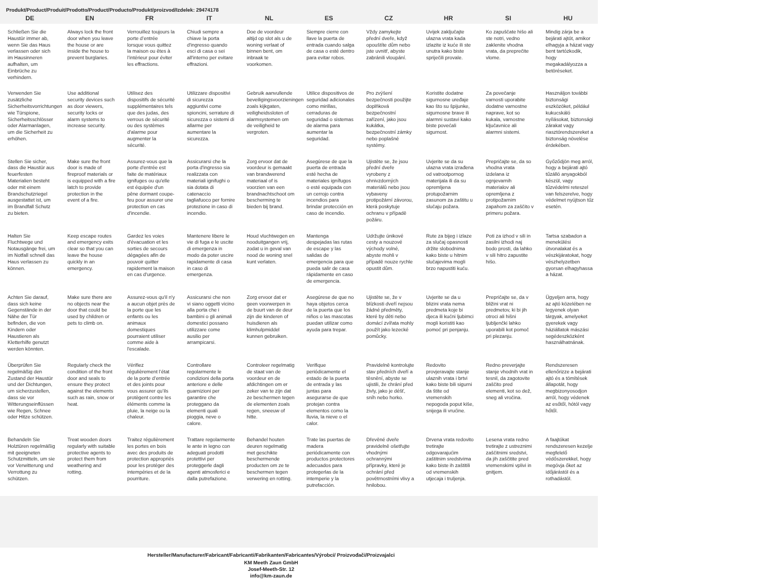Produkt/Product/Produit/Prodotto/Product/Producto/Produkt/proizvod/Izdelek: 29474178
| DE | EN | FR | IT | NL | ES | CZ | HR | SI | HU |
| --- | --- | --- | --- | --- | --- | --- | --- | --- | --- |
| Schließen Sie die Haustür immer ab, wenn Sie das Haus verlassen oder sich im Hausinneren aufhalten, um Einbrüche zu verhindern. | Always lock the front door when you leave the house or are inside the house to prevent burglaries. | Verrouillez toujours la porte d’entrée lorsque vous quittez la maison ou êtes à l’intérieur pour éviter les effractions. | Chiudi sempre a chiave la porta d'ingresso quando esci di casa o sei all'interno per evitare effrazioni. | Doe de voordeur altijd op slot als u de woning verlaat of binnen bent, om inbraak te voorkomen. | Siempre cierre con llave la puerta de entrada cuando salga de casa o esté dentro para evitar robos. | Vždy zamykejte přední dveře, když opouštíte dům nebo jste uvnitř, abyste zabránili vloupání. | Uvijek zaključajte ulazna vrata kada izlazite iz kuće ili ste unutra kako biste spriječili provale. | Ko zapuščate hišo ali ste notri, vedno zaklenite vhodna vrata, da preprečite vlome. | Mindig zárja be a bejárati ajtót, amikor elhagyja a házat vagy bent tartózkodik, hogy megakadályozza a betöréseket. |
| Verwenden Sie zusätzliche Sicherheitsvorrichtungen wie Türspione, Sicherheitsschlösser oder Alarmanlagen, um die Sicherheit zu erhöhen. | Use additional security devices such as door viewers, security locks or alarm systems to increase security. | Utilisez des dispositifs de sécurité supplémentaires tels que des judas, des verrous de sécurité ou des systèmes d'alarme pour augmenter la sécurité. | Utilizzare dispositivi di sicurezza aggiuntivi come spioncini, serrature di sicurezza o sistemi di allarme per aumentare la sicurezza. | Gebruik aanvullende beveiligingsvoorzieningen zoals kijkgaten, veiligheidssloten of alarmsystemen om de veiligheid te vergroten. | Utilice dispositivos de seguridad adicionales como mirillas, cerraduras de seguridad o sistemas de alarma para aumentar la seguridad. | Pro zvýšení bezpečnosti použijte doplňková bezpečnostní zařízení, jako jsou kukátka, bezpečnostní zámky nebo poplašné systémy. | Koristite dodatne sigurnosne uređaje kao što su špijunke, sigurnosne brave ili alarmni sustavi kako biste povećali sigurnost. | Za povečanje varnosti uporabite dodatne varnostne naprave, kot so kukala, varnostne ključavnice ali alarmni sistemi. | Használjon további biztonsági eszközöket, például kukucskáló nyílásokat, biztonsági zárakat vagy riasztórendszereket a biztonság növelése érdekében. |
| Stellen Sie sicher, dass die Haustür aus feuerfesten Materialien besteht oder mit einem Brandschutzriegel ausgestattet ist, um im Brandfall Schutz zu bieten. | Make sure the front door is made of fireproof materials or is equipped with a fire latch to provide protection in the event of a fire. | Assurez-vous que la porte d'entrée est faite de matériaux ignifuges ou qu'elle est équipée d'un pêne dormant coupe-feu pour assurer une protection en cas d'incendie. | Assicurarsi che la porta d'ingresso sia realizzata con materiali ignifughi o sia dotata di catenaccio tagliafuoco per fornire protezione in caso di incendio. | Zorg ervoor dat de voordeur is gemaakt van brandwerend materiaal of is voorzien van een brandnachtschoot om bescherming te bieden bij brand. | Asegúrese de que la puerta de entrada esté hecha de materiales ignífugos o esté equipada con un cerrojo contra incendios para brindar protección en caso de incendio. | Ujistěte se, že jsou přední dveře vyrobeny z ohnivzdorných materiálů nebo jsou vybaveny protipožární závorou, která poskytuje ochranu v případě požáru. | Uvjerite se da su ulazna vrata izrađena od vatrootpornog materijala ili da su opremljena protupožarnim zasunom za zaštitu u slučaju požara. | Prepričajte se, da so vhodna vrata izdelana iz ognjevarnih materialov ali opremljena z protipožarnim zapahom za zaščito v primeru požara. | Győződjön meg arról, hogy a bejárati ajtó tűzálló anyagokból készül, vagy tűzvédelmi reteszel van felszerelve, hogy védelmet nyújtson tűz esetén. |
| Halten Sie Fluchtwege und Notausgänge frei, um im Notfall schnell das Haus verlassen zu können. | Keep escape routes and emergency exits clear so that you can leave the house quickly in an emergency. | Gardez les voies d'évacuation et les sorties de secours dégagées afin de pouvoir quitter rapidement la maison en cas d'urgence. | Mantenere libere le vie di fuga e le uscite di emergenza in modo da poter uscire rapidamente di casa in caso di emergenza. | Houd vluchtwegen en nooduitgangen vrij, zodat u in geval van nood de woning snel kunt verlaten. | Mantenga despejadas las rutas de escape y las salidas de emergencia para que pueda salir de casa rápidamente en caso de emergencia. | Udržujte únikové cesty a nouzové východy volné, abyste mohli v případě nouze rychle opustit dům. | Rute za bijeg i izlaze za slučaj opasnosti držite slobodnima kako biste u hitnim slučajevima mogli brzo napustiti kuću. | Poti za izhod v sili in zasilni izhodi naj bodo prosti, da lahko v sili hitro zapustite hišo. | Tartsa szabadon a menekülési útvonalakat és a vészkijáratokat, hogy vészhelyzetben gyorsan elhagyhassa a házat. |
| Achten Sie darauf, dass sich keine Gegenstände in der Nähe der Tür befinden, die von Kindern oder Haustieren als Kletterhilfe genutzt werden könnten. | Make sure there are no objects near the door that could be used by children or pets to climb on. | Assurez-vous qu'il n'y a aucun objet près de la porte que les enfants ou les animaux domestiques pourraient utiliser comme aide à l'escalade. | Assicurarsi che non vi siano oggetti vicino alla porta che i bambini o gli animali domestici possano utilizzare come ausilio per arrampicarsi. | Zorg ervoor dat er geen voorwerpen in de buurt van de deur zijn die kinderen of huisdieren als klimhulpmiddel kunnen gebruiken. | Asegúrese de que no haya objetos cerca de la puerta que los niños o las mascotas puedan utilizar como ayuda para trepar. | Ujistěte se, že v blízkosti dveří nejsou žádné předměty, které by děti nebo domácí zvířata mohly použít jako lezecké pomůcky. | Uvjerite se da u blizini vrata nema predmeta koje bi djeca ili kućni ljubimci mogli koristiti kao pomoć pri penjanju. | Prepričajte se, da v bližini vrat ni predmetov, ki bi jih otroci ali hišni ljubljenčki lahko uporabili kot pomoč pri plezanju. | Ügyeljen arra, hogy az ajtó közelében ne legyenek olyan tárgyak, amelyeket gyerekek vagy háziállatok mászási segédeszközként használhatnának. |
| Überprüfen Sie regelmäßig den Zustand der Haustür und der Dichtungen, um sicherzustellen, dass sie vor Witterungseinflüssen wie Regen, Schnee oder Hitze schützen. | Regularly check the condition of the front door and seals to ensure they protect against the elements such as rain, snow or heat. | Vérifiez régulièrement l’état de la porte d’entrée et des joints pour vous assurer qu’ils protègent contre les éléments comme la pluie, la neige ou la chaleur. | Controllare regolarmente le condizioni della porta anteriore e delle guarnizioni per garantire che proteggano da elementi quali pioggia, neve o calore. | Controleer regelmatig de staat van de voordeur en de afdichtingen om er zeker van te zijn dat ze beschermen tegen de elementen zoals regen, sneeuw of hitte. | Verifique periódicamente el estado de la puerta de entrada y las juntas para asegurarse de que protejan contra elementos como la lluvia, la nieve o el calor. | Pravidelně kontrolujte stav předních dveří a těsnění, abyste se ujistili, že chrání před živly, jako je déšť, sníh nebo horko. | Redovito provjeravajte stanje ulaznih vrata i brtvi kako biste bili sigurni da štite od vremenskih nepogoda poput kiše, snijega ili vrućine. | Redno preverjajte stanje vhodnih vrat in tesnil, da zagotovite zaščito pred elementi, kot so dež, sneg ali vročina. | Rendszeresen ellenőrizze a bejárati ajtó és a tömítések állapotát, hogy megbizonyosodjon arról, hogy védenek az esőtől, hótól vagy hőtől. |
| Behandeln Sie Holztüren regelmäßig mit geeigneten Schutzmitteln, um sie vor Verwitterung und Verrottung zu schützen. | Treat wooden doors regularly with suitable protective agents to protect them from weathering and rotting. | Traitez régulièrement les portes en bois avec des produits de protection appropriés pour les protéger des intempéries et de la pourriture. | Trattare regolarmente le ante in legno con adeguati prodotti protettivi per proteggerle dagli agenti atmosferici e dalla putrefazione. | Behandel houten deuren regelmatig met geschikte beschermende producten om ze te beschermen tegen verwering en rotting. | Trate las puertas de madera periódicamente con productos protectores adecuados para protegerlas de la intemperie y la putrefacción. | Dřevěné dveře pravidelně ošetřujte vhodnými ochrannými přípravky, které je ochrání před povětrnostními vlivy a hnilobou. | Drvena vrata redovito tretirajte odgovarajućim zaštitnim sredstvima kako biste ih zaštitili od vremenskih utjecaja i truljenja. | Lesena vrata redno tretirajte z ustreznimi zaščitnimi sredstvi, da jih zaščitite pred vremenskimi vplivi in gnitjem. | A faajtókat rendszeresen kezelje megfelelő védőszerekkel, hogy megóvja őket az időjárástól és a rothadástól. |
Hersteller/Manufacturer/Fabricant/Fabricanti/Fabrikanten/Fabricantes/Výrobci/ Proizvođači/Proizvajalci
KM Meeth Zaun GmbH
Josef-Meeth-Str. 12
info@km-zaun.de